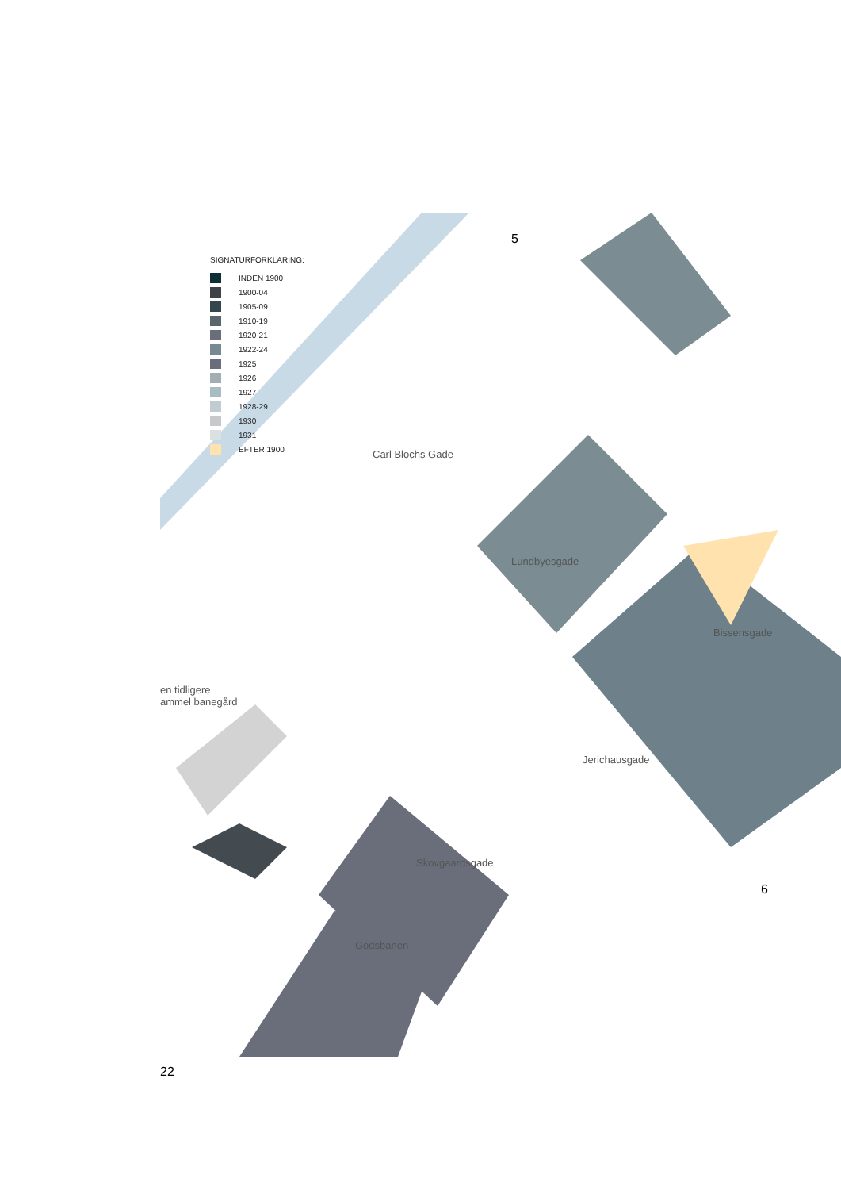SIGNATURFORKLARING:
INDEN 1900
1900-04
1905-09
1910-19
1920-21
1922-24
1925
1926
1927
1928-29
1930
1931
EFTER 1900
5
Carl Blochs Gade
Lundbyesgade
Bissensgade
en tidligere
ammel banegård
Jerichausgade
6
Skovgaardsgade
Godsbanen
22